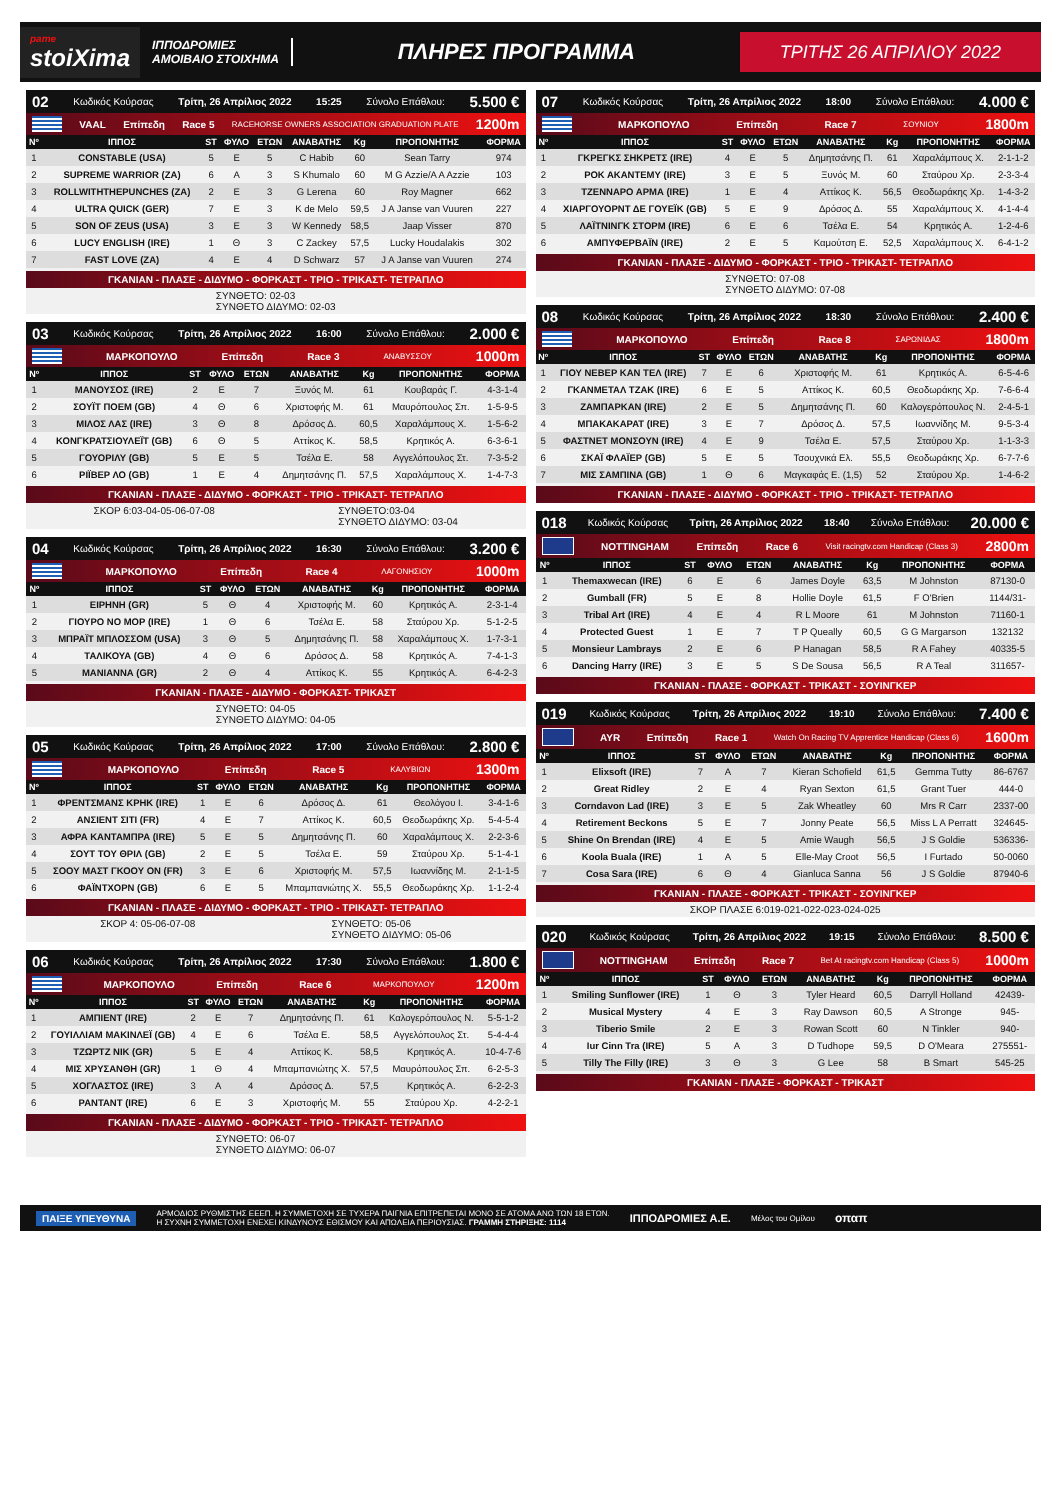pame
stoiXima
ΙΠΠΟΔΡΟΜΙΕΣ
ΑΜΟΙΒΑΙΟ ΣΤΟΙΧΗΜΑ
ΠΛΗΡΕΣ ΠΡΟΓΡΑΜΜΑ
ΤΡΙΤΗΣ 26 ΑΠΡΙΛΙΟΥ 2022
02 Κωδικός Κούρσας Τρίτη, 26 Απρίλιος 2022 15:25 Σύνολο Επάθλου: 5.500 €
VAAL Επίπεδη Race 5 RACEHORSE OWNERS ASSOCIATION GRADUATION PLATE 1200m
| Nº | ΙΠΠΟΣ | ST | ΦΥΛΟ | ΕΤΩΝ | ΑΝΑΒΑΤΗΣ | Kg | ΠΡΟΠΟΝΗΤΗΣ | ΦΟΡΜΑ |
| --- | --- | --- | --- | --- | --- | --- | --- | --- |
| 1 | CONSTABLE (USA) | 5 | E | 5 | C Habib | 60 | Sean Tarry | 974 |
| 2 | SUPREME WARRIOR (ZA) | 6 | A | 3 | S Khumalo | 60 | M G Azzie/A A Azzie | 103 |
| 3 | ROLLWITHTHEPUNCHES (ZA) | 2 | E | 3 | G Lerena | 60 | Roy Magner | 662 |
| 4 | ULTRA QUICK (GER) | 7 | E | 3 | K de Melo | 59,5 | J A Janse van Vuuren | 227 |
| 5 | SON OF ZEUS (USA) | 3 | E | 3 | W Kennedy | 58,5 | Jaap Visser | 870 |
| 6 | LUCY ENGLISH (IRE) | 1 | Θ | 3 | C Zackey | 57,5 | Lucky Houdalakis | 302 |
| 7 | FAST LOVE (ZA) | 4 | E | 4 | D Schwarz | 57 | J A Janse van Vuuren | 274 |
ΓΚΑΝΙΑΝ - ΠΛΑΣΕ - ΔΙΔΥΜΟ - ΦΟΡΚΑΣΤ - ΤΡΙΟ - ΤΡΙΚΑΣΤ- ΤΕΤΡΑΠΛΟ
ΣΥΝΘΕΤΟ: 02-03
ΣΥΝΘΕΤΟ ΔΙΔΥΜΟ: 02-03
03 Κωδικός Κούρσας Τρίτη, 26 Απρίλιος 2022 16:00 Σύνολο Επάθλου: 2.000 €
ΜΑΡΚΟΠΟΥΛΟ Επίπεδη Race 3 ΑΝΑΒΥΣΣΟΥ 1000m
| Nº | ΙΠΠΟΣ | ST | ΦΥΛΟ | ΕΤΩΝ | ΑΝΑΒΑΤΗΣ | Kg | ΠΡΟΠΟΝΗΤΗΣ | ΦΟΡΜΑ |
| --- | --- | --- | --- | --- | --- | --- | --- | --- |
| 1 | ΜΑΝΟΥΣΟΣ (IRE) | 2 | E | 7 | Ξυνός Μ. | 61 | Κουβαράς Γ. | 4-3-1-4 |
| 2 | ΣΟΥΪΤ ΠΟΕΜ (GB) | 4 | Θ | 6 | Χριστοφής Μ. | 61 | Μαυρόπουλος Σπ. | 1-5-9-5 |
| 3 | ΜΙΛΟΣ ΛΑΣ (IRE) | 3 | Θ | 8 | Δρόσος Δ. | 60,5 | Χαραλάμπους Χ. | 1-5-6-2 |
| 4 | ΚΟΝΓΚΡΑΤΣΙΟΥΛΕΪΤ (GB) | 6 | Θ | 5 | Αττίκος Κ. | 58,5 | Κρητικός Α. | 6-3-6-1 |
| 5 | ΓΟΥΟΡΙΛΥ (GB) | 5 | E | 5 | Τσέλα Ε. | 58 | Αγγελόπουλος Στ. | 7-3-5-2 |
| 6 | ΡΙΪΒΕΡ ΛΟ (GB) | 1 | E | 4 | Δημητσάνης Π. | 57,5 | Χαραλάμπους Χ. | 1-4-7-3 |
ΓΚΑΝΙΑΝ - ΠΛΑΣΕ - ΔΙΔΥΜΟ - ΦΟΡΚΑΣΤ - ΤΡΙΟ - ΤΡΙΚΑΣΤ- ΤΕΤΡΑΠΛΟ
ΣΚΟΡ 6:03-04-05-06-07-08 ΣΥΝΘΕΤΟ:03-04
ΣΥΝΘΕΤΟ ΔΙΔΥΜΟ: 03-04
04 Κωδικός Κούρσας Τρίτη, 26 Απρίλιος 2022 16:30 Σύνολο Επάθλου: 3.200 €
ΜΑΡΚΟΠΟΥΛΟ Επίπεδη Race 4 ΛΑΓΟΝΗΣΙΟΥ 1000m
| Nº | ΙΠΠΟΣ | ST | ΦΥΛΟ | ΕΤΩΝ | ΑΝΑΒΑΤΗΣ | Kg | ΠΡΟΠΟΝΗΤΗΣ | ΦΟΡΜΑ |
| --- | --- | --- | --- | --- | --- | --- | --- | --- |
| 1 | ΕΙΡΗΝΗ (GR) | 5 | Θ | 4 | Χριστοφής Μ. | 60 | Κρητικός Α. | 2-3-1-4 |
| 2 | ΓΙΟΥΡΟ ΝΟ ΜΟΡ (IRE) | 1 | Θ | 6 | Τσέλα Ε. | 58 | Σταύρου Χρ. | 5-1-2-5 |
| 3 | ΜΠΡΑΪΤ ΜΠΛΟΣΣΟΜ (USA) | 3 | Θ | 5 | Δημητσάνης Π. | 58 | Χαραλάμπους Χ. | 1-7-3-1 |
| 4 | ΤΑΛΙΚΟΥΑ (GB) | 4 | Θ | 6 | Δρόσος Δ. | 58 | Κρητικός Α. | 7-4-1-3 |
| 5 | ΜΑΝΙΑΝΝΑ (GR) | 2 | Θ | 4 | Αττίκος Κ. | 55 | Κρητικός Α. | 6-4-2-3 |
ΓΚΑΝΙΑΝ - ΠΛΑΣΕ - ΔΙΔΥΜΟ - ΦΟΡΚΑΣΤ- ΤΡΙΚΑΣΤ
ΣΥΝΘΕΤΟ: 04-05
ΣΥΝΘΕΤΟ ΔΙΔΥΜΟ: 04-05
05 Κωδικός Κούρσας Τρίτη, 26 Απρίλιος 2022 17:00 Σύνολο Επάθλου: 2.800 €
ΜΑΡΚΟΠΟΥΛΟ Επίπεδη Race 5 ΚΑΛΥΒΙΩΝ 1300m
| Nº | ΙΠΠΟΣ | ST | ΦΥΛΟ | ΕΤΩΝ | ΑΝΑΒΑΤΗΣ | Kg | ΠΡΟΠΟΝΗΤΗΣ | ΦΟΡΜΑ |
| --- | --- | --- | --- | --- | --- | --- | --- | --- |
| 1 | ΦΡΕΝΤΣΜΑΝΣ ΚΡΗΚ (IRE) | 1 | E | 6 | Δρόσος Δ. | 61 | Θεολόγου Ι. | 3-4-1-6 |
| 2 | ΑΝΣΙΕΝΤ ΣΙΤΙ (FR) | 4 | E | 7 | Αττίκος Κ. | 60,5 | Θεοδωράκης Χρ. | 5-4-5-4 |
| 3 | ΑΦΡΑ ΚΑΝΤΑΜΠΡΑ (IRE) | 5 | E | 5 | Δημητσάνης Π. | 60 | Χαραλάμπους Χ. | 2-2-3-6 |
| 4 | ΣΟΥΤ ΤΟΥ ΘΡΙΛ (GB) | 2 | E | 5 | Τσέλα Ε. | 59 | Σταύρου Χρ. | 5-1-4-1 |
| 5 | ΣΟΟΥ ΜΑΣΤ ΓΚΟΟΥ ΟΝ (FR) | 3 | E | 6 | Χριστοφής Μ. | 57,5 | Ιωαννίδης Μ. | 2-1-1-5 |
| 6 | ΦΑΪΝΤΧΟΡΝ (GB) | 6 | E | 5 | Μπαμπανιώτης Χ. | 55,5 | Θεοδωράκης Χρ. | 1-1-2-4 |
ΓΚΑΝΙΑΝ - ΠΛΑΣΕ - ΔΙΔΥΜΟ - ΦΟΡΚΑΣΤ - ΤΡΙΟ - ΤΡΙΚΑΣΤ- ΤΕΤΡΑΠΛΟ
ΣΚΟΡ 4: 05-06-07-08 ΣΥΝΘΕΤΟ: 05-06
ΣΥΝΘΕΤΟ ΔΙΔΥΜΟ: 05-06
06 Κωδικός Κούρσας Τρίτη, 26 Απρίλιος 2022 17:30 Σύνολο Επάθλου: 1.800 €
ΜΑΡΚΟΠΟΥΛΟ Επίπεδη Race 6 ΜΑΡΚΟΠΟΥΛΟΥ 1200m
| Nº | ΙΠΠΟΣ | ST | ΦΥΛΟ | ΕΤΩΝ | ΑΝΑΒΑΤΗΣ | Kg | ΠΡΟΠΟΝΗΤΗΣ | ΦΟΡΜΑ |
| --- | --- | --- | --- | --- | --- | --- | --- | --- |
| 1 | ΑΜΠΙΕΝΤ (IRE) | 2 | E | 7 | Δημητσάνης Π. | 61 | Καλογερόπουλος Ν. | 5-5-1-2 |
| 2 | ΓΟΥΙΛΛΙΑΜ ΜΑΚΙΝΛΕΪ (GB) | 4 | E | 6 | Τσέλα Ε. | 58,5 | Αγγελόπουλος Στ. | 5-4-4-4 |
| 3 | ΤΖΩΡΤΖ ΝΙΚ (GR) | 5 | E | 4 | Αττίκος Κ. | 58,5 | Κρητικός Α. | 10-4-7-6 |
| 4 | ΜΙΣ ΧΡΥΣΑΝΘΗ (GR) | 1 | Θ | 4 | Μπαμπανιώτης Χ. | 57,5 | Μαυρόπουλος Σπ. | 6-2-5-3 |
| 5 | ΧΟΓΛΑΣΤΟΣ (IRE) | 3 | A | 4 | Δρόσος Δ. | 57,5 | Κρητικός Α. | 6-2-2-3 |
| 6 | ΡΑΝΤΑΝΤ (IRE) | 6 | E | 3 | Χριστοφής Μ. | 55 | Σταύρου Χρ. | 4-2-2-1 |
ΓΚΑΝΙΑΝ - ΠΛΑΣΕ - ΔΙΔΥΜΟ - ΦΟΡΚΑΣΤ - ΤΡΙΟ - ΤΡΙΚΑΣΤ- ΤΕΤΡΑΠΛΟ
ΣΥΝΘΕΤΟ: 06-07
ΣΥΝΘΕΤΟ ΔΙΔΥΜΟ: 06-07
07 Κωδικός Κούρσας Τρίτη, 26 Απρίλιος 2022 18:00 Σύνολο Επάθλου: 4.000 €
ΜΑΡΚΟΠΟΥΛΟ Επίπεδη Race 7 ΣΟΥΝΙΟΥ 1800m
| Nº | ΙΠΠΟΣ | ST | ΦΥΛΟ | ΕΤΩΝ | ΑΝΑΒΑΤΗΣ | Kg | ΠΡΟΠΟΝΗΤΗΣ | ΦΟΡΜΑ |
| --- | --- | --- | --- | --- | --- | --- | --- | --- |
| 1 | ΓΚΡΕΓΚΣ ΣΗΚΡΕΤΣ (IRE) | 4 | E | 5 | Δημητσάνης Π. | 61 | Χαραλάμπους Χ. | 2-1-1-2 |
| 2 | ΡΟΚ ΑΚΑΝΤΕΜΥ (IRE) | 3 | E | 5 | Ξυνός Μ. | 60 | Σταύρου Χρ. | 2-3-3-4 |
| 3 | ΤΖΕΝΝΑΡΟ ΑΡΜΑ (IRE) | 1 | E | 4 | Αττίκος Κ. | 56,5 | Θεοδωράκης Χρ. | 1-4-3-2 |
| 4 | ΧΙΑΡΓΟΥΟΡΝΤ ΔΕ ΓΟΥΕΪΚ (GB) | 5 | E | 9 | Δρόσος Δ. | 55 | Χαραλάμπους Χ. | 4-1-4-4 |
| 5 | ΛΑΪΤΝΙΝΓΚ ΣΤΟΡΜ (IRE) | 6 | E | 6 | Τσέλα Ε. | 54 | Κρητικός Α. | 1-2-4-6 |
| 6 | ΑΜΠΥΦΕΡΒΑΪΝ (IRE) | 2 | E | 5 | Καμούτση Ε. | 52,5 | Χαραλάμπους Χ. | 6-4-1-2 |
ΓΚΑΝΙΑΝ - ΠΛΑΣΕ - ΔΙΔΥΜΟ - ΦΟΡΚΑΣΤ - ΤΡΙΟ - ΤΡΙΚΑΣΤ- ΤΕΤΡΑΠΛΟ
ΣΥΝΘΕΤΟ: 07-08
ΣΥΝΘΕΤΟ ΔΙΔΥΜΟ: 07-08
08 Κωδικός Κούρσας Τρίτη, 26 Απρίλιος 2022 18:30 Σύνολο Επάθλου: 2.400 €
ΜΑΡΚΟΠΟΥΛΟ Επίπεδη Race 8 ΣΑΡΩΝΙΔΑΣ 1800m
| Nº | ΙΠΠΟΣ | ST | ΦΥΛΟ | ΕΤΩΝ | ΑΝΑΒΑΤΗΣ | Kg | ΠΡΟΠΟΝΗΤΗΣ | ΦΟΡΜΑ |
| --- | --- | --- | --- | --- | --- | --- | --- | --- |
| 1 | ΓΙΟΥ ΝΕΒΕΡ ΚΑΝ ΤΕΛ (IRE) | 7 | E | 6 | Χριστοφής Μ. | 61 | Κρητικός Α. | 6-5-4-6 |
| 2 | ΓΚΑΝΜΕΤΑΛ ΤΖΑΚ (IRE) | 6 | E | 5 | Αττίκος Κ. | 60,5 | Θεοδωράκης Χρ. | 7-6-6-4 |
| 3 | ΖΑΜΠΑΡΚΑΝ (IRE) | 2 | E | 5 | Δημητσάνης Π. | 60 | Καλογερόπουλος Ν. | 2-4-5-1 |
| 4 | ΜΠΑΚΑΚΑΡΑΤ (IRE) | 3 | E | 7 | Δρόσος Δ. | 57,5 | Ιωαννίδης Μ. | 9-5-3-4 |
| 5 | ΦΑΣΤΝΕΤ ΜΟΝΣΟΥΝ (IRE) | 4 | E | 9 | Τσέλα Ε. | 57,5 | Σταύρου Χρ. | 1-1-3-3 |
| 6 | ΣΚΑΪ ΦΛΑΪΕΡ (GB) | 5 | E | 5 | Τσουχνικά Ελ. | 55,5 | Θεοδωράκης Χρ. | 6-7-7-6 |
| 7 | ΜΙΣ ΣΑΜΠΙΝΑ (GB) | 1 | Θ | 6 | Μαγκαφάς Ε. (1,5) | 52 | Σταύρου Χρ. | 1-4-6-2 |
ΓΚΑΝΙΑΝ - ΠΛΑΣΕ - ΔΙΔΥΜΟ - ΦΟΡΚΑΣΤ - ΤΡΙΟ - ΤΡΙΚΑΣΤ- ΤΕΤΡΑΠΛΟ
018 Κωδικός Κούρσας Τρίτη, 26 Απρίλιος 2022 18:40 Σύνολο Επάθλου: 20.000 €
NOTTINGHAM Επίπεδη Race 6 Visit racingtv.com Handicap (Class 3) 2800m
| Nº | ΙΠΠΟΣ | ST | ΦΥΛΟ | ΕΤΩΝ | ΑΝΑΒΑΤΗΣ | Kg | ΠΡΟΠΟΝΗΤΗΣ | ΦΟΡΜΑ |
| --- | --- | --- | --- | --- | --- | --- | --- | --- |
| 1 | Themaxwecan (IRE) | 6 | E | 6 | James Doyle | 63,5 | M Johnston | 87130-0 |
| 2 | Gumball (FR) | 5 | E | 8 | Hollie Doyle | 61,5 | F O'Brien | 1144/31- |
| 3 | Tribal Art (IRE) | 4 | E | 4 | R L Moore | 61 | M Johnston | 71160-1 |
| 4 | Protected Guest | 1 | E | 7 | T P Queally | 60,5 | G G Margarson | 132132 |
| 5 | Monsieur Lambrays | 2 | E | 6 | P Hanagan | 58,5 | R A Fahey | 40335-5 |
| 6 | Dancing Harry (IRE) | 3 | E | 5 | S De Sousa | 56,5 | R A Teal | 311657- |
ΓΚΑΝΙΑΝ - ΠΛΑΣΕ - ΦΟΡΚΑΣΤ - ΤΡΙΚΑΣΤ - ΣΟΥΙΝΓΚΕΡ
019 Κωδικός Κούρσας Τρίτη, 26 Απρίλιος 2022 19:10 Σύνολο Επάθλου: 7.400 €
AYR Επίπεδη Race 1 Watch On Racing TV Apprentice Handicap (Class 6) 1600m
| Nº | ΙΠΠΟΣ | ST | ΦΥΛΟ | ΕΤΩΝ | ΑΝΑΒΑΤΗΣ | Kg | ΠΡΟΠΟΝΗΤΗΣ | ΦΟΡΜΑ |
| --- | --- | --- | --- | --- | --- | --- | --- | --- |
| 1 | Elixsoft (IRE) | 7 | A | 7 | Kieran Schofield | 61,5 | Gemma Tutty | 86-6767 |
| 2 | Great Ridley | 2 | E | 4 | Ryan Sexton | 61,5 | Grant Tuer | 444-0 |
| 3 | Corndavon Lad (IRE) | 3 | E | 5 | Zak Wheatley | 60 | Mrs R Carr | 2337-00 |
| 4 | Retirement Beckons | 5 | E | 7 | Jonny Peate | 56,5 | Miss L A Perratt | 324645- |
| 5 | Shine On Brendan (IRE) | 4 | E | 5 | Amie Waugh | 56,5 | J S Goldie | 536336- |
| 6 | Koola Buala (IRE) | 1 | A | 5 | Elle-May Croot | 56,5 | I Furtado | 50-0060 |
| 7 | Cosa Sara (IRE) | 6 | Θ | 4 | Gianluca Sanna | 56 | J S Goldie | 87940-6 |
ΓΚΑΝΙΑΝ - ΠΛΑΣΕ - ΦΟΡΚΑΣΤ - ΤΡΙΚΑΣΤ - ΣΟΥΙΝΓΚΕΡ
ΣΚΟΡ ΠΛΑΣΕ 6:019-021-022-023-024-025
020 Κωδικός Κούρσας Τρίτη, 26 Απρίλιος 2022 19:15 Σύνολο Επάθλου: 8.500 €
NOTTINGHAM Επίπεδη Race 7 Bet At racingtv.com Handicap (Class 5) 1000m
| Nº | ΙΠΠΟΣ | ST | ΦΥΛΟ | ΕΤΩΝ | ΑΝΑΒΑΤΗΣ | Kg | ΠΡΟΠΟΝΗΤΗΣ | ΦΟΡΜΑ |
| --- | --- | --- | --- | --- | --- | --- | --- | --- |
| 1 | Smiling Sunflower (IRE) | 1 | Θ | 3 | Tyler Heard | 60,5 | Darryll Holland | 42439- |
| 2 | Musical Mystery | 4 | E | 3 | Ray Dawson | 60,5 | A Stronge | 945- |
| 3 | Tiberio Smile | 2 | E | 3 | Rowan Scott | 60 | N Tinkler | 940- |
| 4 | Iur Cinn Tra (IRE) | 5 | A | 3 | D Tudhope | 59,5 | D O'Meara | 275551- |
| 5 | Tilly The Filly (IRE) | 3 | Θ | 3 | G Lee | 58 | B Smart | 545-25 |
ΓΚΑΝΙΑΝ - ΠΛΑΣΕ - ΦΟΡΚΑΣΤ - ΤΡΙΚΑΣΤ
ΠΑΙΞΕ ΥΠΕΥΘΥΝΑ ΑΡΜΟΔΙΟΣ ΡΥΘΜΙΣΤΗΣ ΕΕΕΠ. Η ΣΥΜΜΕΤΟΧΗ ΣΕ ΤΥΧΕΡΑ ΠΑΙΓΝΙΑ ΕΠΙΤΡΕΠΕΤΑΙ ΜΟΝΟ ΣΕ ΑΤΟΜΑ ΑΝΩ ΤΩΝ 18 ΕΤΩΝ.
Η ΣΥΧΝΗ ΣΥΜΜΕΤΟΧΗ ΕΝΕΧΕΙ ΚΙΝΔΥΝΟΥΣ ΕΘΙΣΜΟΥ ΚΑΙ ΑΠΩΛΕΙΑ ΠΕΡΙΟΥΣΙΑΣ. ΓΡΑΜΜΗ ΣΤΗΡΙΞΗΣ: 1114 ΙΠΠΟΔΡΟΜΙΕΣ Α.Ε. Μέλος του Ομίλου οπαπ